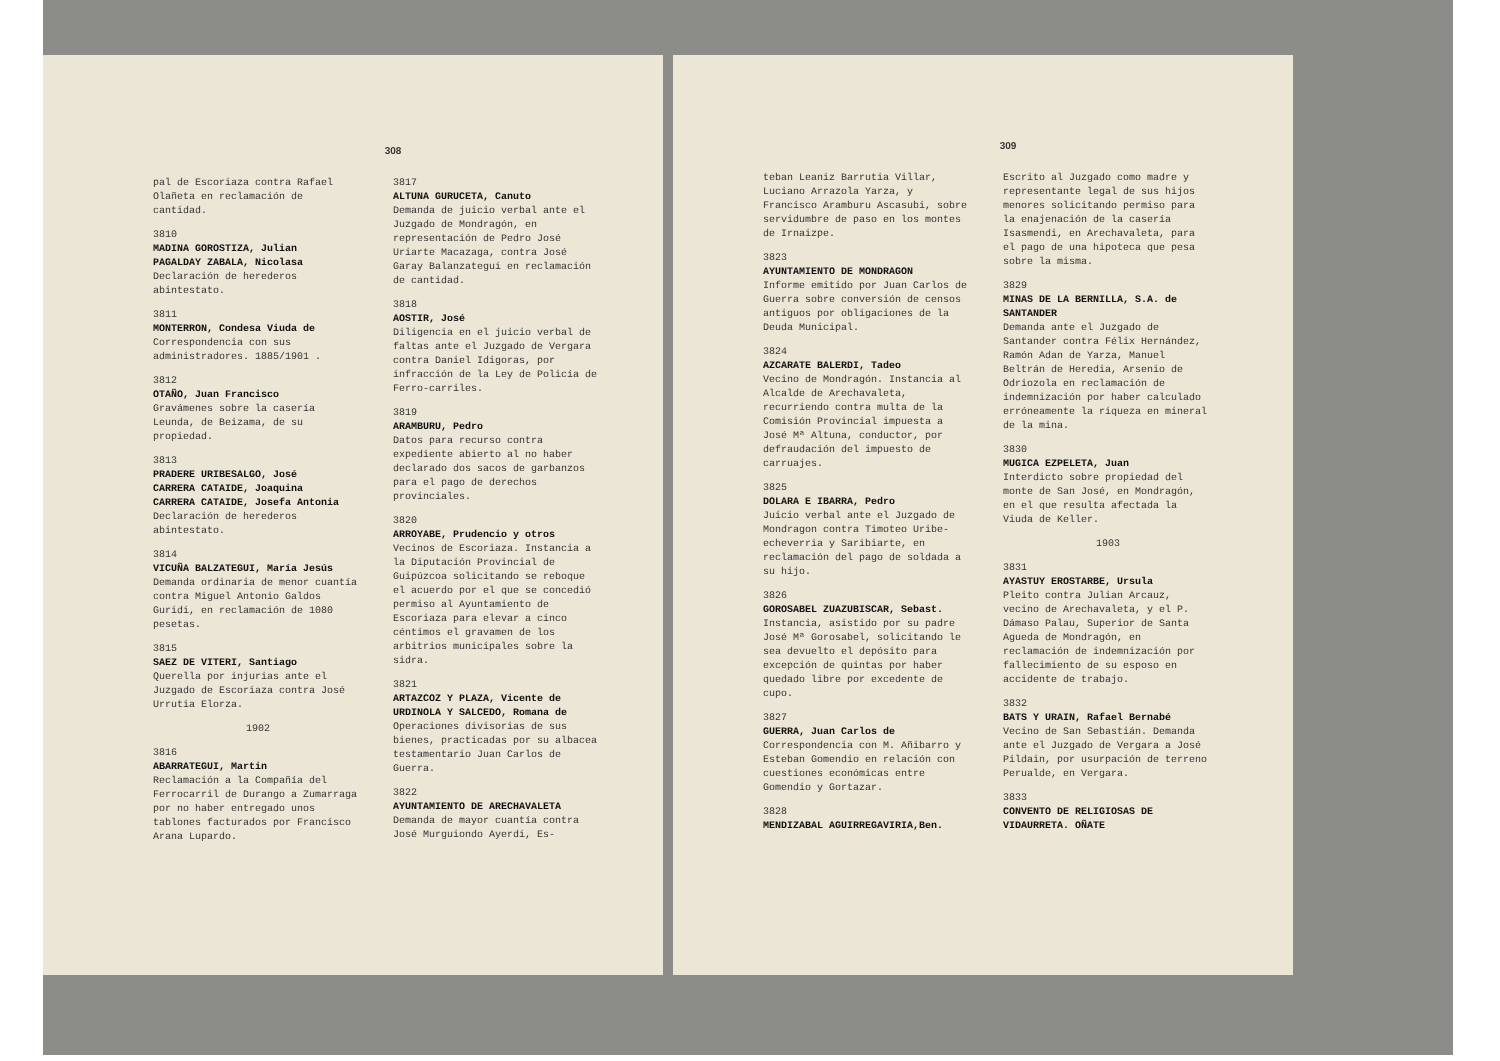308
pal de Escoriaza contra Rafael Olañeta en reclamación de cantidad.
3810
MADINA GOROSTIZA, Julian
PAGALDAY ZABALA, Nicolasa
Declaración de herederos abintestato.
3811
MONTERRON, Condesa Viuda de
Correspondencia con sus administradores. 1885/1901 .
3812
OTAÑO, Juan Francisco
Gravámenes sobre la casería Leunda, de Beizama, de su propiedad.
3813
PRADERE URIBESALGO, José
CARRERA CATAIDE, Joaquina
CARRERA CATAIDE, Josefa Antonia
Declaración de herederos abintestato.
3814
VICUÑA BALZATEGUI, María Jesús
Demanda ordinaria de menor cuantía contra Miguel Antonio Galdos Guridi, en reclamación de 1080 pesetas.
3815
SAEZ DE VITERI, Santiago
Querella por injurias ante el Juzgado de Escoriaza contra José Urrutia Elorza.
1902
3816
ABARRATEGUI, Martin
Reclamación a la Compañía del Ferrocarril de Durango a Zumarraga por no haber entregado unos tablones facturados por Francisco Arana Lupardo.
3817
ALTUNA GURUCETA, Canuto
Demanda de juicio verbal ante el Juzgado de Mondragón, en representación de Pedro José Uriarte Macazaga, contra José Garay Balanzategui en reclamación de cantidad.
3818
AOSTIR, José
Diligencia en el juicio verbal de faltas ante el Juzgado de Vergara contra Daniel Idigoras, por infracción de la Ley de Policía de Ferro-carriles.
3819
ARAMBURU, Pedro
Datos para recurso contra expediente abierto al no haber declarado dos sacos de garbanzos para el pago de derechos provinciales.
3820
ARROYABE, Prudencio y otros
Vecinos de Escoriaza. Instancia a la Diputación Provincial de Guipúzcoa solicitando se reboque el acuerdo por el que se concedió permiso al Ayuntamiento de Escoriaza para elevar a cinco céntimos el gravamen de los arbitrios municipales sobre la sidra.
3821
ARTAZCOZ Y PLAZA, Vicente de
URDINOLA Y SALCEDO, Romana de
Operaciones divisorias de sus bienes, practicadas por su albacea testamentario Juan Carlos de Guerra.
3822
AYUNTAMIENTO DE ARECHAVALETA
Demanda de mayor cuantía contra José Murguiondo Ayerdi, Es-
309
teban Leaniz Barrutia Villar, Luciano Arrazola Yarza, y Francisco Aramburu Ascasubi, sobre servidumbre de paso en los montes de Irnaizpe.
3823
AYUNTAMIENTO DE MONDRAGON
Informe emitido por Juan Carlos de Guerra sobre conversión de censos antiguos por obligaciones de la Deuda Municipal.
3824
AZCARATE BALERDI, Tadeo
Vecino de Mondragón. Instancia al Alcalde de Arechavaleta, recurriendo contra multa de la Comisión Provincial impuesta a José Mª Altuna, conductor, por defraudación del impuesto de carruajes.
3825
DOLARA E IBARRA, Pedro
Juicio verbal ante el Juzgado de Mondragon contra Timoteo Uribe-echeverria y Saribiarte, en reclamación del pago de soldada a su hijo.
3826
GOROSABEL ZUAZUBISCAR, Sebast.
Instancia, asistido por su padre José Mª Gorosabel, solicitando le sea devuelto el depósito para excepción de quintas por haber quedado libre por excedente de cupo.
3827
GUERRA, Juan Carlos de
Correspondencia con M. Añibarro y Esteban Gomendio en relación con cuestiones económicas entre Gomendio y Gortazar.
3828
MENDIZABAL AGUIRREGAVIRIA,Ben.
Escrito al Juzgado como madre y representante legal de sus hijos menores solicitando permiso para la enajenación de la casería Isasmendi, en Arechavaleta, para el pago de una hipoteca que pesa sobre la misma.
3829
MINAS DE LA BERNILLA, S.A. de SANTANDER
Demanda ante el Juzgado de Santander contra Félix Hernández, Ramón Adan de Yarza, Manuel Beltrán de Heredia, Arsenio de Odriozola en reclamación de indemnización por haber calculado erróneamente la riqueza en mineral de la mina.
3830
MUGICA EZPELETA, Juan
Interdicto sobre propiedad del monte de San José, en Mondragón, en el que resulta afectada la Viuda de Keller.
1903
3831
AYASTUY EROSTARBE, Ursula
Pleito contra Julian Arcauz, vecino de Arechavaleta, y el P. Dámaso Palau, Superior de Santa Agueda de Mondragón, en reclamación de indemnización por fallecimiento de su esposo en accidente de trabajo.
3832
BATS Y URAIN, Rafael Bernabé
Vecino de San Sebastián. Demanda ante el Juzgado de Vergara a José Pildain, por usurpación de terreno Perualde, en Vergara.
3833
CONVENTO DE RELIGIOSAS DE VIDAURRETA. OÑATE